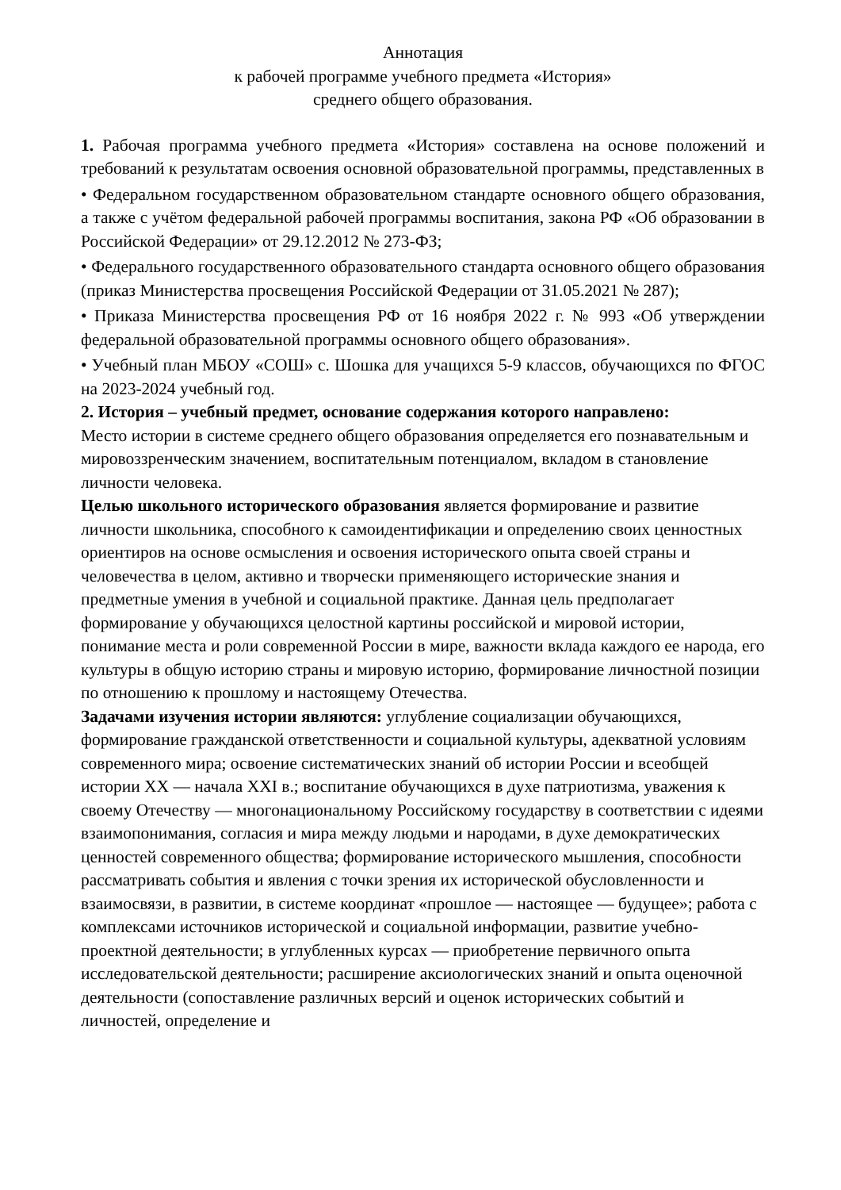Аннотация
к рабочей программе учебного предмета «История»
среднего общего образования.
1. Рабочая программа учебного предмета «История» составлена на основе положений и требований к результатам освоения основной образовательной программы, представленных в
• Федеральном государственном образовательном стандарте основного общего образования, а также с учётом федеральной рабочей программы воспитания, закона РФ «Об образовании в Российской Федерации» от 29.12.2012 № 273-ФЗ;
• Федерального государственного образовательного стандарта основного общего образования (приказ Министерства просвещения Российской Федерации от 31.05.2021 № 287);
• Приказа Министерства просвещения РФ от 16 ноября 2022 г. № 993 «Об утверждении федеральной образовательной программы основного общего образования».
• Учебный план МБОУ «СОШ» с. Шошка для учащихся 5-9 классов, обучающихся по ФГОС на 2023-2024 учебный год.
2. История – учебный предмет, основание содержания которого направлено:
Место истории в системе среднего общего образования определяется его познавательным и мировоззренческим значением, воспитательным потенциалом, вкладом в становление личности человека.
Целью школьного исторического образования является формирование и развитие личности школьника, способного к самоидентификации и определению своих ценностных ориентиров на основе осмысления и освоения исторического опыта своей страны и человечества в целом, активно и творчески применяющего исторические знания и предметные умения в учебной и социальной практике. Данная цель предполагает формирование у обучающихся целостной картины российской и мировой истории, понимание места и роли современной России в мире, важности вклада каждого ее народа, его культуры в общую историю страны и мировую историю, формирование личностной позиции по отношению к прошлому и настоящему Отечества.
Задачами изучения истории являются: углубление социализации обучающихся, формирование гражданской ответственности и социальной культуры, адекватной условиям современного мира; освоение систематических знаний об истории России и всеобщей истории XX — начала XXI в.; воспитание обучающихся в духе патриотизма, уважения к своему Отечеству — многонациональному Российскому государству в соответствии с идеями взаимопонимания, согласия и мира между людьми и народами, в духе демократических ценностей современного общества; формирование исторического мышления, способности рассматривать события и явления с точки зрения их исторической обусловленности и взаимосвязи, в развитии, в системе координат «прошлое — настоящее — будущее»; работа с комплексами источников исторической и социальной информации, развитие учебно-проектной деятельности; в углубленных курсах — приобретение первичного опыта исследовательской деятельности; расширение аксиологических знаний и опыта оценочной деятельности (сопоставление различных версий и оценок исторических событий и личностей, определение и